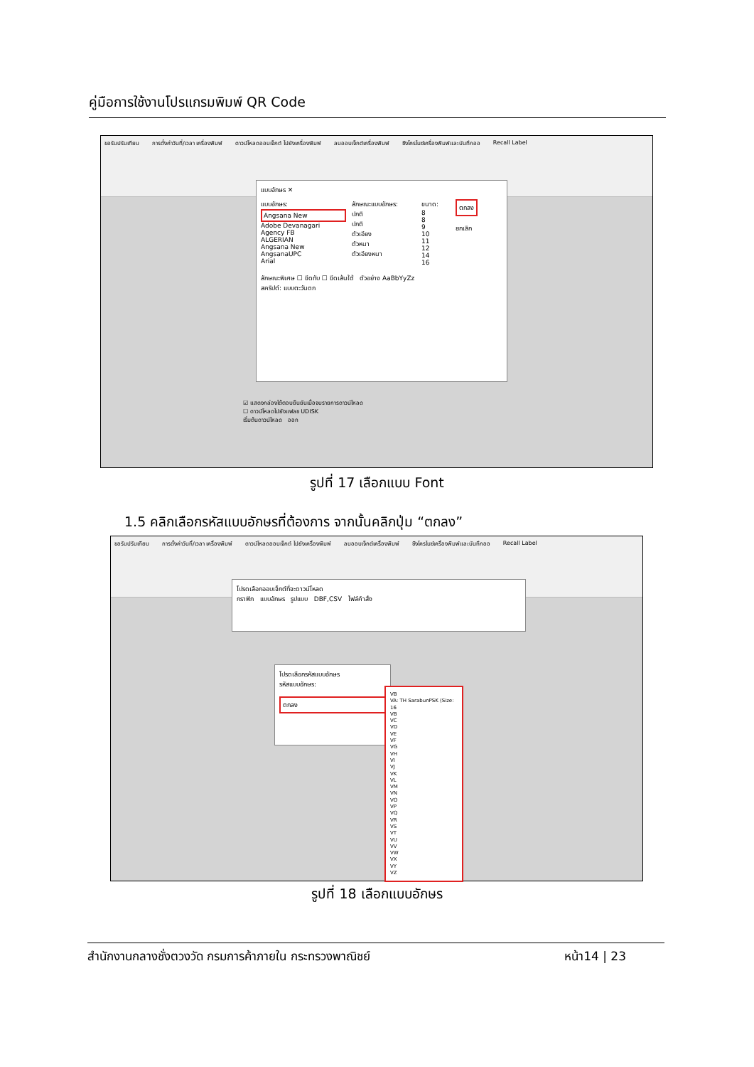คู่มือการใช้งานโปรแกรมพิมพ์ QR Code
ขอรับปรับเทียบ การตั้งค่าวันที่/เวลา เครื่องพิมพ์ ดาวน์โหลดออบเจ็กต์ ไปยังเครื่องพิมพ์ ลบออบเจ็กต์เครื่องพิมพ์ ซิงโครไนซ์เครื่องพิมพ์และบันทึกออ Recall Label
แบบอักษร ✕
แบบอักษร:
Angsana New
Adobe Devanagari
Agency FB
ALGERIAN
Angsana New
AngsanaUPC
Arial
ลักษณะแบบอักษร:
ปกติ
ปกติ
ตัวเอียง
ตัวหนา
ตัวเอียงหนา
ขนาด:
8
8
9
10
11
12
14
16
ตกลง
ยกเลิก
ลักษณะพิเศษ ☐ ขีดทับ ☐ ขีดเส้นใต้ ตัวอย่าง AaBbYyZz
สคริปต์: แบบตะวันตก
☑ แสดงกล่องโต้ตอบยืนยันเมื่อจบรายการดาวน์โหลด
☐ ดาวน์โหลดไปยังแฟลช UDISK
เริ่มต้นดาวน์โหลด ออก
รูปที่ 17 เลือกแบบ Font
1.5 คลิกเลือกรหัสแบบอักษรที่ต้องการ จากนั้นคลิกปุ่ม “ตกลง”
ขอรับปรับเทียบ การตั้งค่าวันที่/เวลา เครื่องพิมพ์ ดาวน์โหลดออบเจ็กต์ ไปยังเครื่องพิมพ์ ลบออบเจ็กต์เครื่องพิมพ์ ซิงโครไนซ์เครื่องพิมพ์และบันทึกออ Recall Label
โปรดเลือกออบเจ็กต์ที่จะดาวน์โหลด
กราฟิก แบบอักษร รูปแบบ DBF,CSV ไฟล์คำสั่ง
โปรดเลือกรหัสแบบอักษร
รหัสแบบอักษร:
ตกลง
VB
VA: TH SarabunPSK (Size: 16
VB
VC
VD
VE
VF
VG
VH
VI
VJ
VK
VL
VM
VN
VO
VP
VQ
VR
VS
VT
VU
VV
VW
VX
VY
VZ
รูปที่ 18 เลือกแบบอักษร
สำนักงานกลางชั่งตวงวัด กรมการค้าภายใน กระทรวงพาณิชย์ หน้า14 | 23